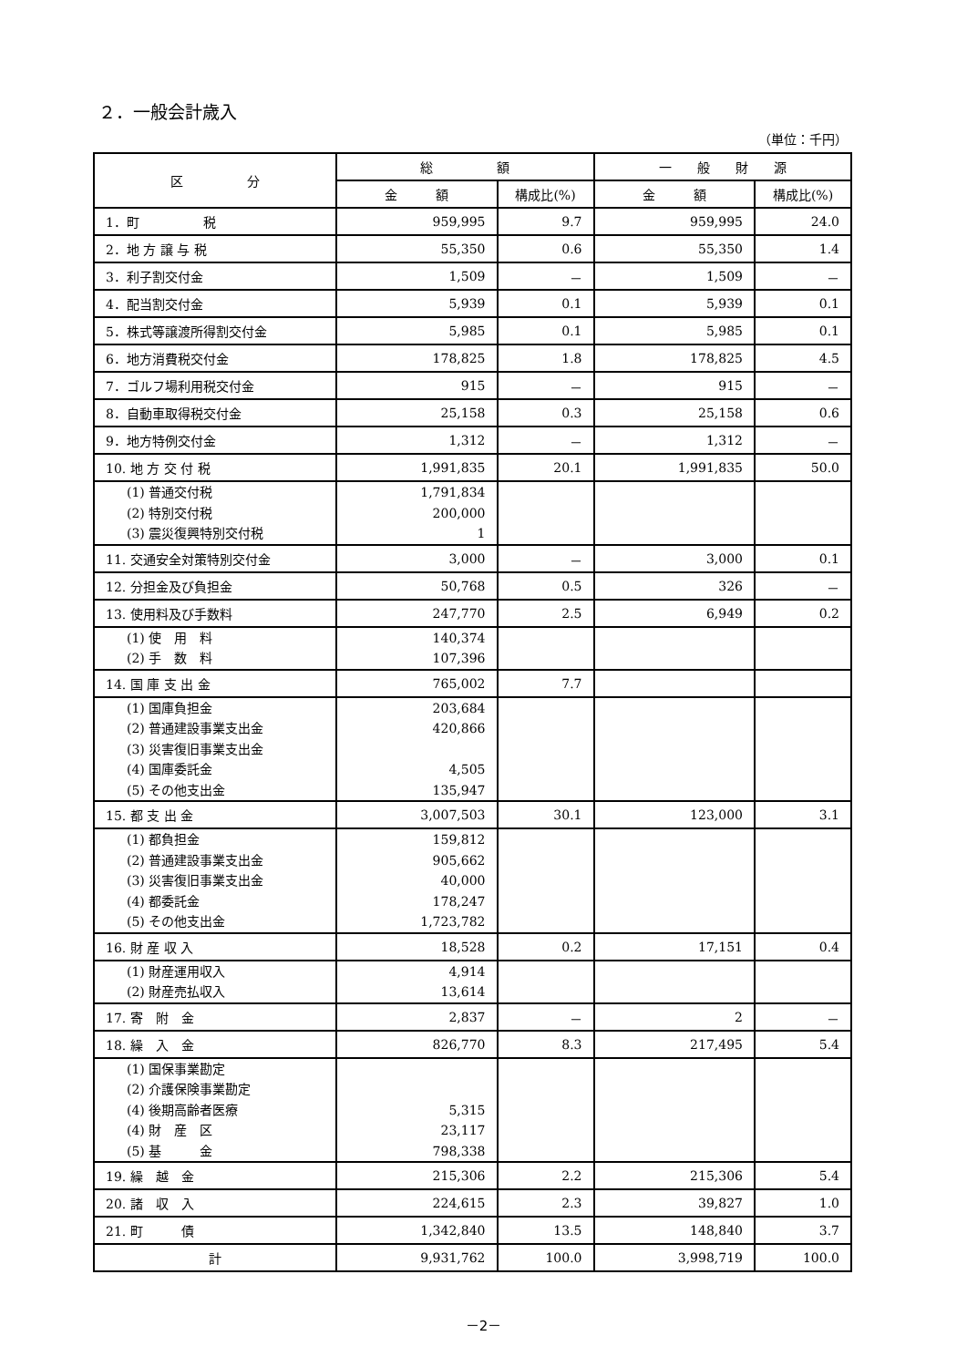２．一般会計歳入
（単位：千円）
| 区 分 | 総 額 | | 一 般 財 源 | |
| --- | --- | --- | --- | --- |
| | 金 額 | 構成比(%) | 金 額 | 構成比(%) |
| 1．町 税 | 959,995 | 9.7 | 959,995 | 24.0 |
| 2．地 方 譲 与 税 | 55,350 | 0.6 | 55,350 | 1.4 |
| 3．利子割交付金 | 1,509 | － | 1,509 | － |
| 4．配当割交付金 | 5,939 | 0.1 | 5,939 | 0.1 |
| 5．株式等譲渡所得割交付金 | 5,985 | 0.1 | 5,985 | 0.1 |
| 6．地方消費税交付金 | 178,825 | 1.8 | 178,825 | 4.5 |
| 7．ゴルフ場利用税交付金 | 915 | － | 915 | － |
| 8．自動車取得税交付金 | 25,158 | 0.3 | 25,158 | 0.6 |
| 9．地方特例交付金 | 1,312 | － | 1,312 | － |
| 10. 地 方 交 付 税 | 1,991,835 | 20.1 | 1,991,835 | 50.0 |
| (1) 普通交付税 (2) 特別交付税 (3) 震災復興特別交付税 | 1,791,834 200,000 1 | | | |
| 11. 交通安全対策特別交付金 | 3,000 | － | 3,000 | 0.1 |
| 12. 分担金及び負担金 | 50,768 | 0.5 | 326 | － |
| 13. 使用料及び手数料 | 247,770 | 2.5 | 6,949 | 0.2 |
| (1) 使 用 料 (2) 手 数 料 | 140,374 107,396 | | | |
| 14. 国 庫 支 出 金 | 765,002 | 7.7 | | |
| (1) 国庫負担金 (2) 普通建設事業支出金 (3) 災害復旧事業支出金 (4) 国庫委託金 (5) その他支出金 | 203,684 420,866 4,505 135,947 | | | |
| 15. 都 支 出 金 | 3,007,503 | 30.1 | 123,000 | 3.1 |
| (1) 都負担金 (2) 普通建設事業支出金 (3) 災害復旧事業支出金 (4) 都委託金 (5) その他支出金 | 159,812 905,662 40,000 178,247 1,723,782 | | | |
| 16. 財 産 収 入 | 18,528 | 0.2 | 17,151 | 0.4 |
| (1) 財産運用収入 (2) 財産売払収入 | 4,914 13,614 | | | |
| 17. 寄 附 金 | 2,837 | － | 2 | － |
| 18. 繰 入 金 | 826,770 | 8.3 | 217,495 | 5.4 |
| (1) 国保事業勘定 (2) 介護保険事業勘定 (4) 後期高齢者医療 (4) 財 産 区 (5) 基 金 | 5,315 23,117 798,338 | | | |
| 19. 繰 越 金 | 215,306 | 2.2 | 215,306 | 5.4 |
| 20. 諸 収 入 | 224,615 | 2.3 | 39,827 | 1.0 |
| 21. 町 債 | 1,342,840 | 13.5 | 148,840 | 3.7 |
| 計 | 9,931,762 | 100.0 | 3,998,719 | 100.0 |
－2－